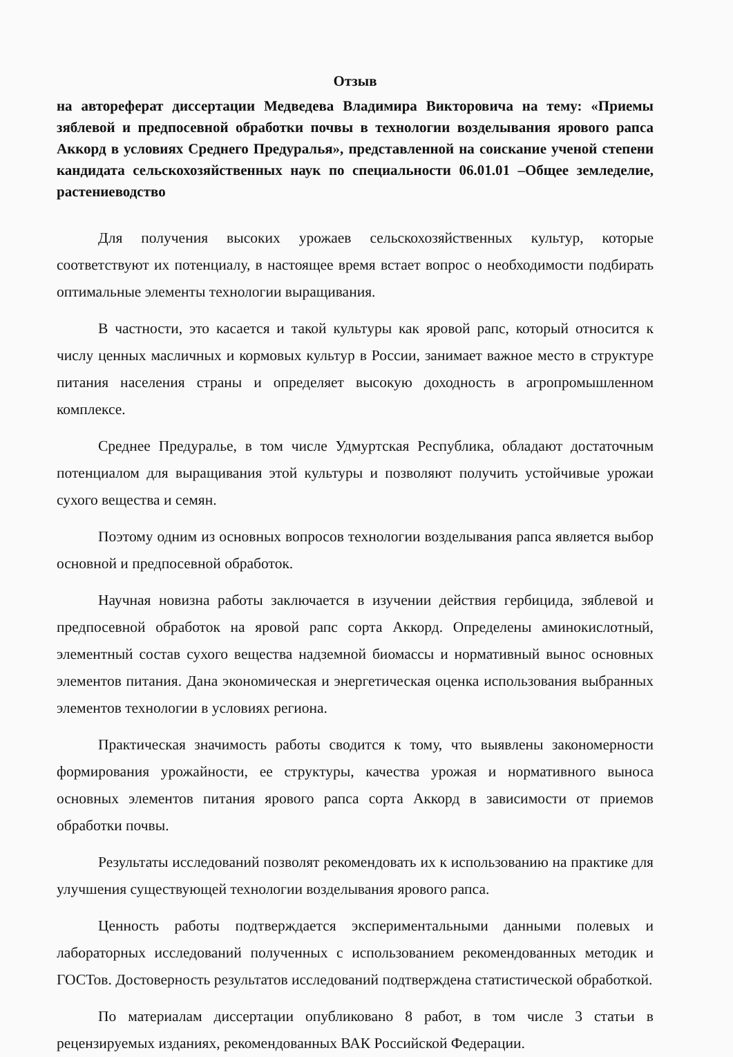Отзыв
на автореферат диссертации Медведева Владимира Викторовича на тему: «Приемы зяблевой и предпосевной обработки почвы в технологии возделывания ярового рапса Аккорд в условиях Среднего Предуралья», представленной на соискание ученой степени кандидата сельскохозяйственных наук по специальности 06.01.01 –Общее земледелие, растениеводство
Для получения высоких урожаев сельскохозяйственных культур, которые соответствуют их потенциалу, в настоящее время встает вопрос о необходимости подбирать оптимальные элементы технологии выращивания.
В частности, это касается и такой культуры как яровой рапс, который относится к числу ценных масличных и кормовых культур в России, занимает важное место в структуре питания населения страны и определяет высокую доходность в агропромышленном комплексе.
Среднее Предуралье, в том числе Удмуртская Республика, обладают достаточным потенциалом для выращивания этой культуры и позволяют получить устойчивые урожаи сухого вещества и семян.
Поэтому одним из основных вопросов технологии возделывания рапса является выбор основной и предпосевной обработок.
Научная новизна работы заключается в изучении действия гербицида, зяблевой и предпосевной обработок на яровой рапс сорта Аккорд. Определены аминокислотный, элементный состав сухого вещества надземной биомассы и нормативный вынос основных элементов питания. Дана экономическая и энергетическая оценка использования выбранных элементов технологии в условиях региона.
Практическая значимость работы сводится к тому, что выявлены закономерности формирования урожайности, ее структуры, качества урожая и нормативного выноса основных элементов питания ярового рапса сорта Аккорд в зависимости от приемов обработки почвы.
Результаты исследований позволят рекомендовать их к использованию на практике для улучшения существующей технологии возделывания ярового рапса.
Ценность работы подтверждается экспериментальными данными полевых и лабораторных исследований полученных с использованием рекомендованных методик и ГОСТов. Достоверность результатов исследований подтверждена статистической обработкой.
По материалам диссертации опубликовано 8 работ, в том числе 3 статьи в рецензируемых изданиях, рекомендованных ВАК Российской Федерации.